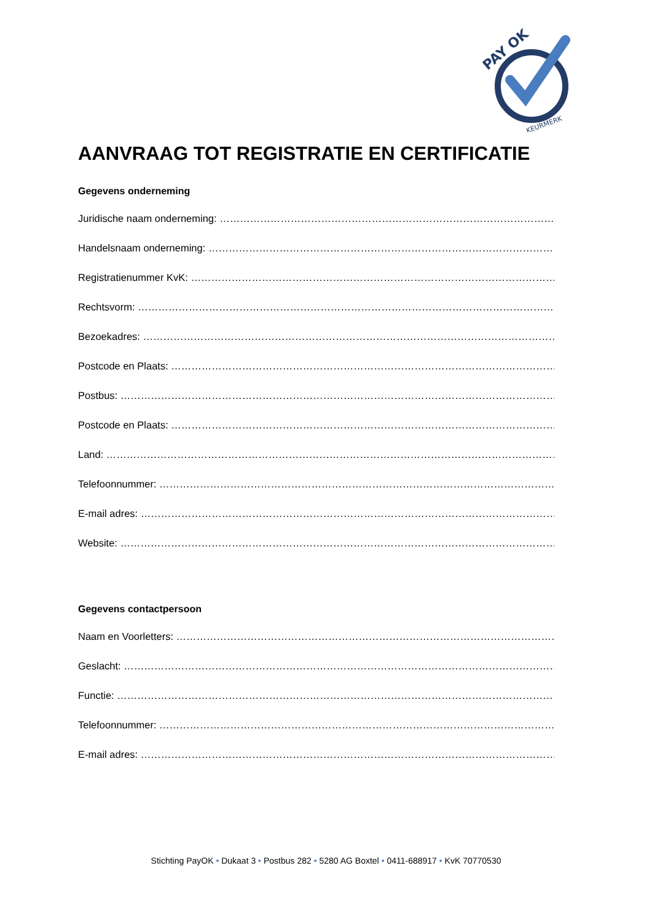PAY OK
KEURMERK
AANVRAAG TOT REGISTRATIE EN CERTIFICATIE
Gegevens onderneming
Juridische naam onderneming: ……………………………………………………………………………………………
Handelsnaam onderneming: ………………………………………………………………………………………………..
Registratienummer KvK: ………………………………………………………………………………………………….
Rechtsvorm: …………………………………………………………………………………………………………………….
Bezoekadres: ………………………………………………………………………………………………………………….
Postcode en Plaats: ………………………………………………………………………………………………………….
Postbus: ………………………………………………………………………………………………………………………….
Postcode en Plaats: ………………………………………………………………………………………………………….
Land: ……………………………………………………………………………………………………………………………….
Telefoonnummer: ……………………………………………………………………………………………………………..
E-mail adres: …………………………………………………………………………………………………………………..
Website: …………………………………………………………………………………………………………………………
Gegevens contactpersoon
Naam en Voorletters: ………………………………………………………………………………………………………
Geslacht: ………………………………………………………………………………………………………………………..
Functie: …………………………………………………………………………………………………………………………..
Telefoonnummer: ……………………………………………………………………………………………………………
E-mail adres: …………………………………………………………………………………………………………………..
Stichting PayOK • Dukaat 3 • Postbus 282 • 5280 AG Boxtel • 0411-688917 • KvK 70770530